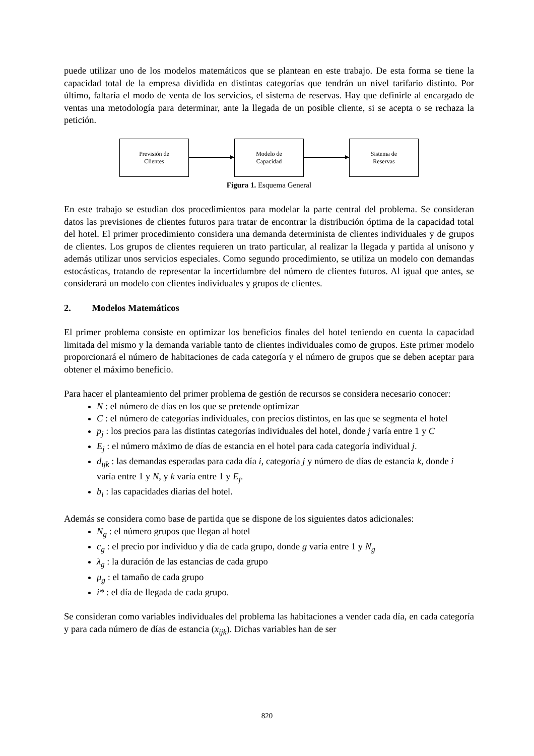puede utilizar uno de los modelos matemáticos que se plantean en este trabajo. De esta forma se tiene la capacidad total de la empresa dividida en distintas categorías que tendrán un nivel tarifario distinto. Por último, faltaría el modo de venta de los servicios, el sistema de reservas. Hay que definirle al encargado de ventas una metodología para determinar, ante la llegada de un posible cliente, si se acepta o se rechaza la petición.
Previsión de
Clientes
Modelo de
Capacidad
Sistema de
Reservas
Figura 1. Esquema General
En este trabajo se estudian dos procedimientos para modelar la parte central del problema. Se consideran datos las previsiones de clientes futuros para tratar de encontrar la distribución óptima de la capacidad total del hotel. El primer procedimiento considera una demanda determinista de clientes individuales y de grupos de clientes. Los grupos de clientes requieren un trato particular, al realizar la llegada y partida al unísono y además utilizar unos servicios especiales. Como segundo procedimiento, se utiliza un modelo con demandas estocásticas, tratando de representar la incertidumbre del número de clientes futuros. Al igual que antes, se considerará un modelo con clientes individuales y grupos de clientes.
2. Modelos Matemáticos
El primer problema consiste en optimizar los beneficios finales del hotel teniendo en cuenta la capacidad limitada del mismo y la demanda variable tanto de clientes individuales como de grupos. Este primer modelo proporcionará el número de habitaciones de cada categoría y el número de grupos que se deben aceptar para obtener el máximo beneficio.
Para hacer el planteamiento del primer problema de gestión de recursos se considera necesario conocer:
N : el número de días en los que se pretende optimizar
C : el número de categorías individuales, con precios distintos, en las que se segmenta el hotel
p<sub>j</sub> : los precios para las distintas categorías individuales del hotel, donde j varía entre 1 y C
E<sub>j</sub> : el número máximo de días de estancia en el hotel para cada categoría individual j.
d<sub>ijk</sub> : las demandas esperadas para cada día i, categoría j y número de días de estancia k, donde i varía entre 1 y N, y k varía entre 1 y E<sub>j</sub>.
b<sub>i</sub> : las capacidades diarias del hotel.
Además se considera como base de partida que se dispone de los siguientes datos adicionales:
N<sub>g</sub> : el número grupos que llegan al hotel
c<sub>g</sub> : el precio por individuo y día de cada grupo, donde g varía entre 1 y N<sub>g</sub>
λ<sub>g</sub> : la duración de las estancias de cada grupo
μ<sub>g</sub> : el tamaño de cada grupo
i* : el día de llegada de cada grupo.
Se consideran como variables individuales del problema las habitaciones a vender cada día, en cada categoría y para cada número de días de estancia (x<sub>ijk</sub>). Dichas variables han de ser
820